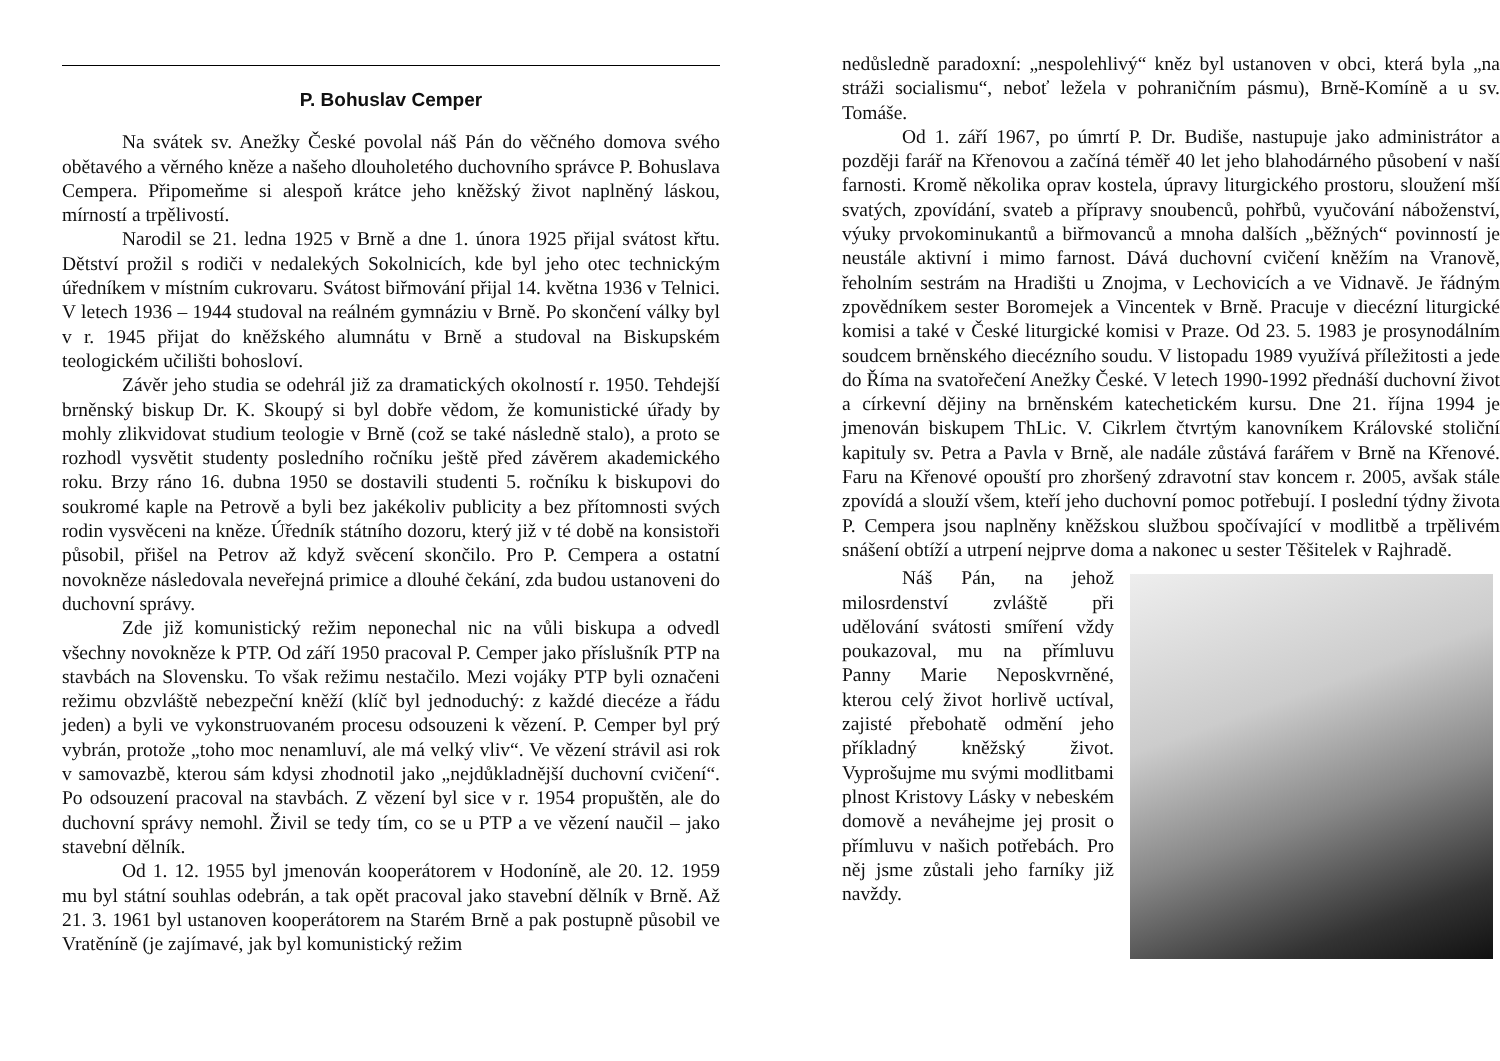P. Bohuslav Cemper
Na svátek sv. Anežky České povolal náš Pán do věčného domova svého obětavého a věrného kněze a našeho dlouholetého duchovního správce P. Bohuslava Cempera. Připomeňme si alespoň krátce jeho kněžský život naplněný láskou, mírností a trpělivostí.
Narodil se 21. ledna 1925 v Brně a dne 1. února 1925 přijal svátost křtu. Dětství prožil s rodiči v nedalekých Sokolnicích, kde byl jeho otec technickým úředníkem v místním cukrovaru. Svátost biřmování přijal 14. května 1936 v Telnici. V letech 1936 – 1944 studoval na reálném gymnáziu v Brně. Po skončení války byl v r. 1945 přijat do kněžského alumnátu v Brně a studoval na Biskupském teologickém učilišti bohosloví.
Závěr jeho studia se odehrál již za dramatických okolností r. 1950. Tehdejší brněnský biskup Dr. K. Skoupý si byl dobře vědom, že komunistické úřady by mohly zlikvidovat studium teologie v Brně (což se také následně stalo), a proto se rozhodl vysvětit studenty posledního ročníku ještě před závěrem akademického roku. Brzy ráno 16. dubna 1950 se dostavili studenti 5. ročníku k biskupovi do soukromé kaple na Petrově a byli bez jakékoliv publicity a bez přítomnosti svých rodin vysvěceni na kněze. Úředník státního dozoru, který již v té době na konsistoři působil, přišel na Petrov až když svěcení skončilo. Pro P. Cempera a ostatní novokněze následovala neveřejná primice a dlouhé čekání, zda budou ustanoveni do duchovní správy.
Zde již komunistický režim neponechal nic na vůli biskupa a odvedl všechny novokněze k PTP. Od září 1950 pracoval P. Cemper jako příslušník PTP na stavbách na Slovensku. To však režimu nestačilo. Mezi vojáky PTP byli označeni režimu obzvláště nebezpeční kněží (klíč byl jednoduchý: z každé diecéze a řádu jeden) a byli ve vykonstruovaném procesu odsouzeni k vězení. P. Cemper byl prý vybrán, protože „toho moc nenamluví, ale má velký vliv“. Ve vězení strávil asi rok v samovazbě, kterou sám kdysi zhodnotil jako „nejdůkladnější duchovní cvičení“. Po odsouzení pracoval na stavbách. Z vězení byl sice v r. 1954 propuštěn, ale do duchovní správy nemohl. Živil se tedy tím, co se u PTP a ve vězení naučil – jako stavební dělník.
Od 1. 12. 1955 byl jmenován kooperátorem v Hodoníně, ale 20. 12. 1959 mu byl státní souhlas odebrán, a tak opět pracoval jako stavební dělník v Brně. Až 21. 3. 1961 byl ustanoven kooperátorem na Starém Brně a pak postupně působil ve Vratěníně (je zajímavé, jak byl komunistický režim
nedůsledně paradoxní: „nespolehlivý“ kněz byl ustanoven v obci, která byla „na stráži socialismu“, neboť ležela v pohraničním pásmu), Brně-Komíně a u sv. Tomáše.
Od 1. září 1967, po úmrtí P. Dr. Budiše, nastupuje jako administrátor a později farář na Křenovou a začíná téměř 40 let jeho blahodárného působení v naší farnosti. Kromě několika oprav kostela, úpravy liturgického prostoru, sloužení mší svatých, zpovídání, svateb a přípravy snoubenců, pohřbů, vyučování náboženství, výuky prvokominukantů a biřmovanců a mnoha dalších „běžných“ povinností je neustále aktivní i mimo farnost. Dává duchovní cvičení kněžím na Vranově, řeholním sestrám na Hradišti u Znojma, v Lechovicích a ve Vidnavě. Je řádným zpovědníkem sester Boromejek a Vincentek v Brně. Pracuje v diecézní liturgické komisi a také v České liturgické komisi v Praze. Od 23. 5. 1983 je prosynodálním soudcem brněnského diecézního soudu. V listopadu 1989 využívá příležitosti a jede do Říma na svatořečení Anežky České. V letech 1990-1992 přednáší duchovní život a církevní dějiny na brněnském katechetickém kursu. Dne 21. října 1994 je jmenován biskupem ThLic. V. Cikrlem čtvrtým kanovníkem Královské stoliční kapituly sv. Petra a Pavla v Brně, ale nadále zůstává farářem v Brně na Křenové. Faru na Křenové opouští pro zhoršený zdravotní stav koncem r. 2005, avšak stále zpovídá a slouží všem, kteří jeho duchovní pomoc potřebují. I poslední týdny života P. Cempera jsou naplněny kněžskou službou spočívající v modlitbě a trpělivém snášení obtíží a utrpení nejprve doma a nakonec u sester Těšitelek v Rajhradě.
Náš Pán, na jehož milosrdenství zvláště při udělování svátosti smíření vždy poukazoval, mu na přímluvu Panny Marie Neposkvrněné, kterou celý život horlivě uctíval, zajisté přebohatě odmění jeho příkladný kněžský život. Vyprošujme mu svými modlitbami plnost Kristovy Lásky v nebeském domově a neváhejme jej prosit o přímluvu v našich potřebách. Pro něj jsme zůstali jeho farníky již navždy.